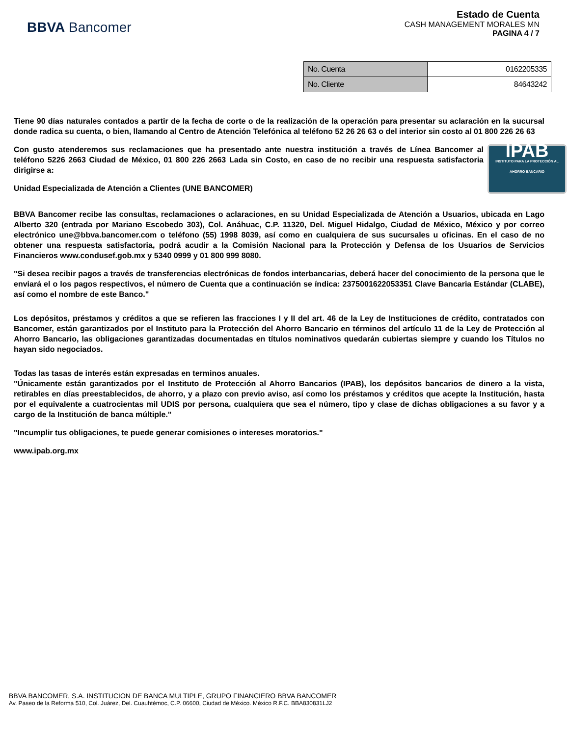BBVA Bancomer
Estado de Cuenta
CASH MANAGEMENT MORALES MN
PAGINA 4 / 7
| No. Cuenta | 0162205335 |
| No. Cliente | 84643242 |
Tiene 90 días naturales contados a partir de la fecha de corte o de la realización de la operación para presentar su aclaración en la sucursal donde radica su cuenta, o bien, llamando al Centro de Atención Telefónica al teléfono 52 26 26 63 o del interior sin costo al 01 800 226 26 63
IPAB
INSTITUTO PARA LA PROTECCIÓN AL AHORRO BANCARIO
Con gusto atenderemos sus reclamaciones que ha presentado ante nuestra institución a través de Línea Bancomer al teléfono 5226 2663 Ciudad de México, 01 800 226 2663 Lada sin Costo, en caso de no recibir una respuesta satisfactoria dirigirse a:
Unidad Especializada de Atención a Clientes (UNE BANCOMER)
BBVA Bancomer recibe las consultas, reclamaciones o aclaraciones, en su Unidad Especializada de Atención a Usuarios, ubicada en Lago Alberto 320 (entrada por Mariano Escobedo 303), Col. Anáhuac, C.P. 11320, Del. Miguel Hidalgo, Ciudad de México, México y por correo electrónico une@bbva.bancomer.com o teléfono (55) 1998 8039, así como en cualquiera de sus sucursales u oficinas. En el caso de no obtener una respuesta satisfactoria, podrá acudir a la Comisión Nacional para la Protección y Defensa de los Usuarios de Servicios Financieros www.condusef.gob.mx y 5340 0999 y 01 800 999 8080.
"Si desea recibir pagos a través de transferencias electrónicas de fondos interbancarias, deberá hacer del conocimiento de la persona que le enviará el o los pagos respectivos, el número de Cuenta que a continuación se índica: 2375001622053351 Clave Bancaria Estándar (CLABE), así como el nombre de este Banco."
Los depósitos, préstamos y créditos a que se refieren las fracciones I y II del art. 46 de la Ley de Instituciones de crédito, contratados con Bancomer, están garantizados por el Instituto para la Protección del Ahorro Bancario en términos del artículo 11 de la Ley de Protección al Ahorro Bancario, las obligaciones garantizadas documentadas en títulos nominativos quedarán cubiertas siempre y cuando los Títulos no hayan sido negociados.
Todas las tasas de interés están expresadas en terminos anuales.
"Únicamente están garantizados por el Instituto de Protección al Ahorro Bancarios (IPAB), los depósitos bancarios de dinero a la vista, retirables en días preestablecidos, de ahorro, y a plazo con previo aviso, así como los préstamos y créditos que acepte la Institución, hasta por el equivalente a cuatrocientas mil UDIS por persona, cualquiera que sea el número, tipo y clase de dichas obligaciones a su favor y a cargo de la Institución de banca múltiple."
"Incumplir tus obligaciones, te puede generar comisiones o intereses moratorios."
www.ipab.org.mx
BBVA BANCOMER, S.A. INSTITUCION DE BANCA MULTIPLE, GRUPO FINANCIERO BBVA BANCOMER
Av. Paseo de la Reforma 510, Col. Juárez, Del. Cuauhtémoc, C.P. 06600, Ciudad de México. México R.F.C. BBA830831LJ2